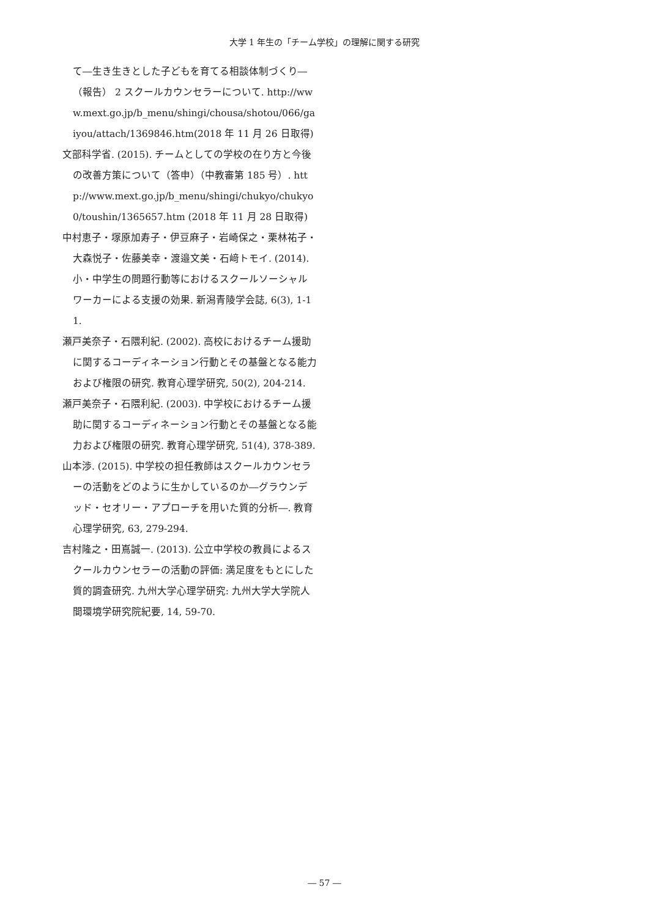大学 1 年生の「チーム学校」の理解に関する研究
て―生き生きとした子どもを育てる相談体制づくり―（報告） 2 スクールカウンセラーについて. http://www.mext.go.jp/b_menu/shingi/chousa/shotou/066/gaiyou/attach/1369846.htm(2018 年 11 月 26 日取得)
文部科学省. (2015). チームとしての学校の在り方と今後の改善方策について（答申）（中教審第 185 号）. http://www.mext.go.jp/b_menu/shingi/chukyo/chukyo0/toushin/1365657.htm (2018 年 11 月 28 日取得)
中村恵子・塚原加寿子・伊豆麻子・岩崎保之・栗林祐子・大森悦子・佐藤美幸・渡邉文美・石﨑トモイ. (2014). 小・中学生の問題行動等におけるスクールソーシャルワーカーによる支援の効果. 新潟青陵学会誌, 6(3), 1-11.
瀬戸美奈子・石隈利紀. (2002). 高校におけるチーム援助に関するコーディネーション行動とその基盤となる能力および権限の研究. 教育心理学研究, 50(2), 204-214.
瀬戸美奈子・石隈利紀. (2003). 中学校におけるチーム援助に関するコーディネーション行動とその基盤となる能力および権限の研究. 教育心理学研究, 51(4), 378-389.
山本渉. (2015). 中学校の担任教師はスクールカウンセラーの活動をどのように生かしているのか―グラウンデッド・セオリー・アプローチを用いた質的分析―. 教育心理学研究, 63, 279-294.
吉村隆之・田嶌誠一. (2013). 公立中学校の教員によるスクールカウンセラーの活動の評価: 満足度をもとにした質的調査研究. 九州大学心理学研究: 九州大学大学院人間環境学研究院紀要, 14, 59-70.
― 57 ―